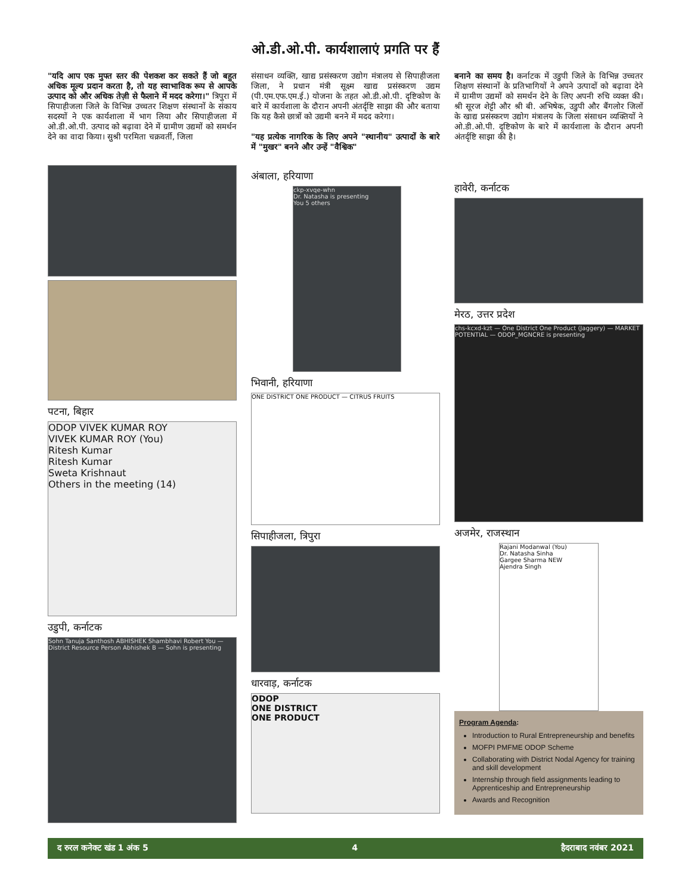ओ.डी.ओ.पी. कार्यशालाएं प्रगति पर हैं
"यदि आप एक मुफ्त स्तर की पेशकश कर सकते हैं जो बहुत अधिक मूल्य प्रदान करता है, तो यह स्वाभाविक रूप से आपके उत्पाद को और अधिक तेज़ी से फैलाने में मदद करेगा।" त्रिपुरा में सिपाहीजला जिले के विभिन्न उच्चतर शिक्षण संस्थानों के संकाय सदस्यों ने एक कार्यशाला में भाग लिया और सिपाहीजला में ओ.डी.ओ.पी. उत्पाद को बढ़ावा देने में ग्रामीण उद्यमों को समर्थन देने का वादा किया। सुश्री परमिता चक्रवर्ती, जिला
संसाधन व्यक्ति, खाद्य प्रसंस्करण उद्योग मंत्रालय से सिपाहीजला जिला, ने प्रधान मंत्री सूक्ष्म खाद्य प्रसंस्करण उद्यम (पी.एम.एफ.एम.ई.) योजना के तहत ओ.डी.ओ.पी. दृष्टिकोण के बारे में कार्यशाला के दौरान अपनी अंतर्दृष्टि साझा की और बताया कि यह कैसे छात्रों को उद्यमी बनने में मदद करेगा।
"यह प्रत्येक नागरिक के लिए अपने "स्थानीय" उत्पादों के बारे में "मुखर" बनने और उन्हें "वैश्विक"
बनाने का समय है। कर्नाटक में उडुपी जिले के विभिन्न उच्चतर शिक्षण संस्थानों के प्रतिभागियों ने अपने उत्पादों को बढ़ावा देने में ग्रामीण उद्यमों को समर्थन देने के लिए अपनी रुचि व्यक्त की। श्री सूरज शेट्टी और श्री बी. अभिषेक, उडुपी और बैंगलोर जिलों के खाद्य प्रसंस्करण उद्योग मंत्रालय के जिला संसाधन व्यक्तियों ने ओ.डी.ओ.पी. दृष्टिकोण के बारे में कार्यशाला के दौरान अपनी अंतर्दृष्टि साझा की है।
पटना, बिहार
ODOP VIVEK KUMAR ROY
VIVEK KUMAR ROY (You)
Ritesh Kumar
Ritesh Kumar
Sweta Krishnaut
Others in the meeting (14)
उडुपी, कर्नाटक
Sohn Tanuja Santhosh ABHISHEK Shambhavi Robert You — District Resource Person Abhishek B — Sohn is presenting
अंबाला, हरियाणा
ckp-xvqe-whn
Dr. Natasha is presenting
You 5 others
भिवानी, हरियाणा
ONE DISTRICT ONE PRODUCT — CITRUS FRUITS
सिपाहीजला, त्रिपुरा
धारवाड़, कर्नाटक
ODOP
ONE DISTRICT
ONE PRODUCT
हावेरी, कर्नाटक
मेरठ, उत्तर प्रदेश
chs-kcxd-kzt — One District One Product (Jaggery) — MARKET POTENTIAL — ODOP_MGNCRE is presenting
अजमेर, राजस्थान
Rajani Modanwal (You)
Dr. Natasha Sinha
Gargee Sharma NEW
Ajendra Singh
Program Agenda:
Introduction to Rural Entrepreneurship and benefits
MOFPI PMFME ODOP Scheme
Collaborating with District Nodal Agency for training and skill development
Internship through field assignments leading to Apprenticeship and Entrepreneurship
Awards and Recognition
द रुरल कनेक्ट खंड 1 अंक 5 4 हैदराबाद नवंबर 2021